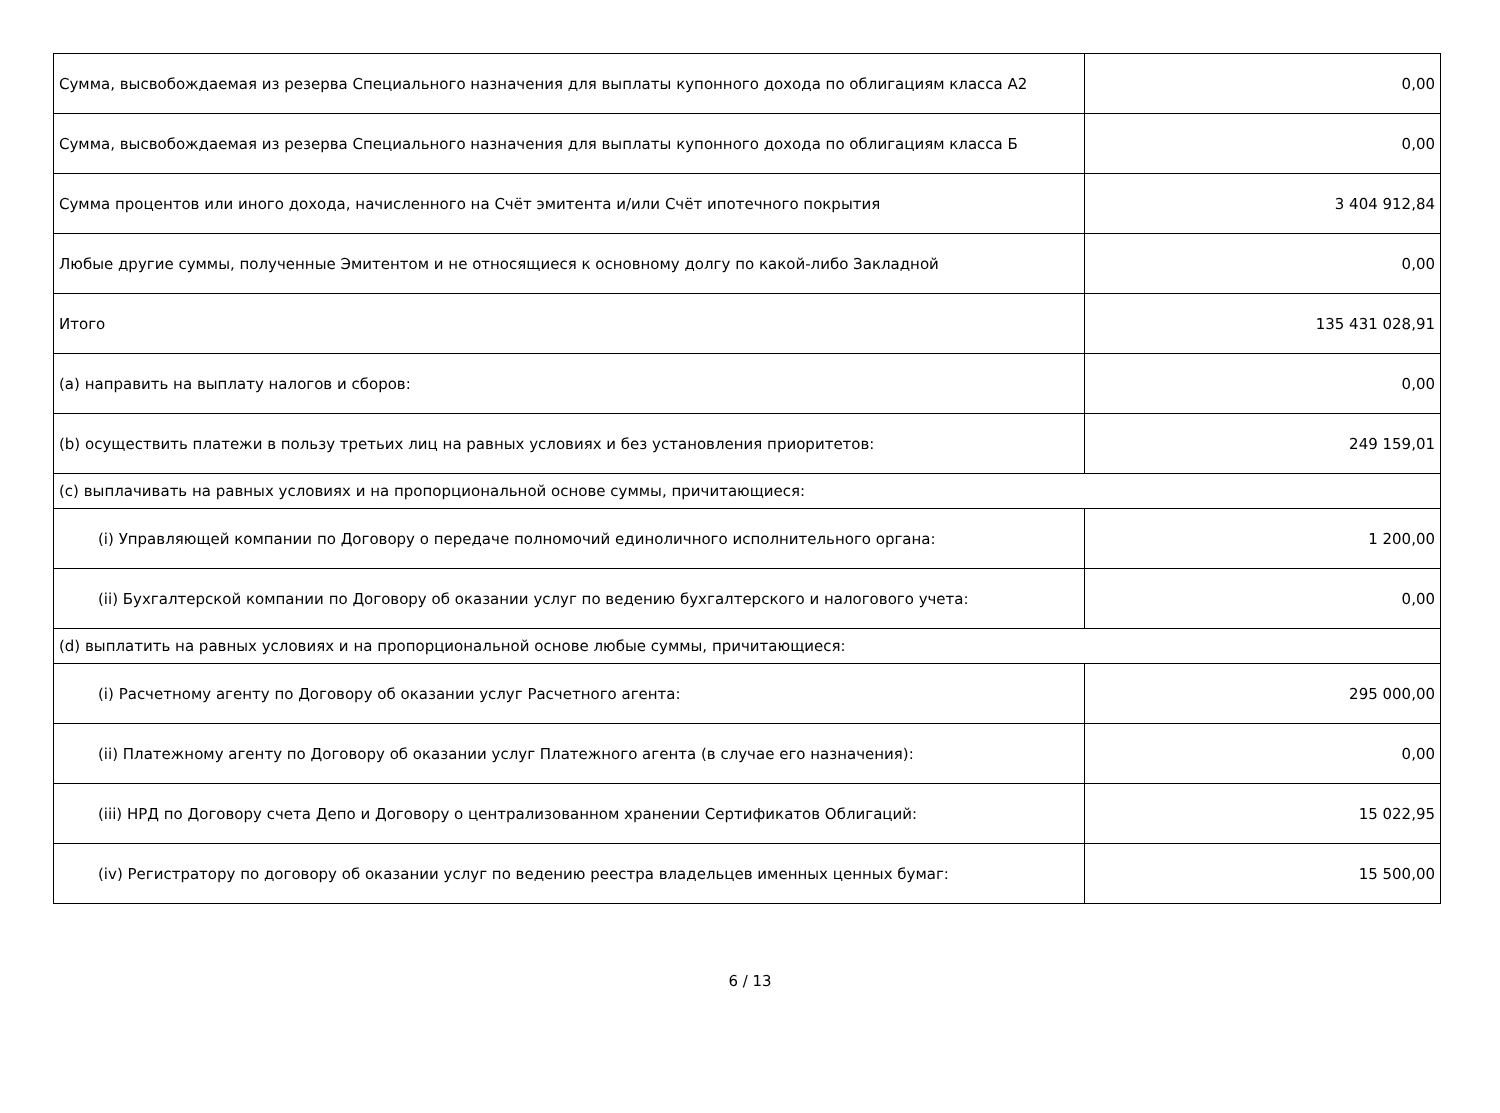| Сумма, высвобождаемая из резерва Специального назначения для выплаты купонного дохода по облигациям класса А2 | 0,00 |
| Сумма, высвобождаемая из резерва Специального назначения для выплаты купонного дохода по облигациям класса Б | 0,00 |
| Сумма процентов или иного дохода, начисленного на Счёт эмитента и/или Счёт ипотечного покрытия | 3 404 912,84 |
| Любые другие суммы, полученные Эмитентом и не относящиеся к основному долгу по какой-либо Закладной | 0,00 |
| Итого | 135 431 028,91 |
| (a) направить на выплату налогов и сборов: | 0,00 |
| (b) осуществить платежи в пользу третьих лиц на равных условиях и без установления приоритетов: | 249 159,01 |
| (c) выплачивать на равных условиях и на пропорциональной основе суммы, причитающиеся: | |
| (i) Управляющей компании по Договору о передаче полномочий единоличного исполнительного органа: | 1 200,00 |
| (ii) Бухгалтерской компании по Договору об оказании услуг по ведению бухгалтерского и налогового учета: | 0,00 |
| (d) выплатить на равных условиях и на пропорциональной основе любые суммы, причитающиеся: | |
| (i) Расчетному агенту по Договору об оказании услуг Расчетного агента: | 295 000,00 |
| (ii) Платежному агенту по Договору об оказании услуг Платежного агента (в случае его назначения): | 0,00 |
| (iii) НРД по Договору счета Депо и Договору о централизованном хранении Сертификатов Облигаций: | 15 022,95 |
| (iv) Регистратору по договору об оказании услуг по ведению реестра владельцев именных ценных бумаг: | 15 500,00 |
6 / 13